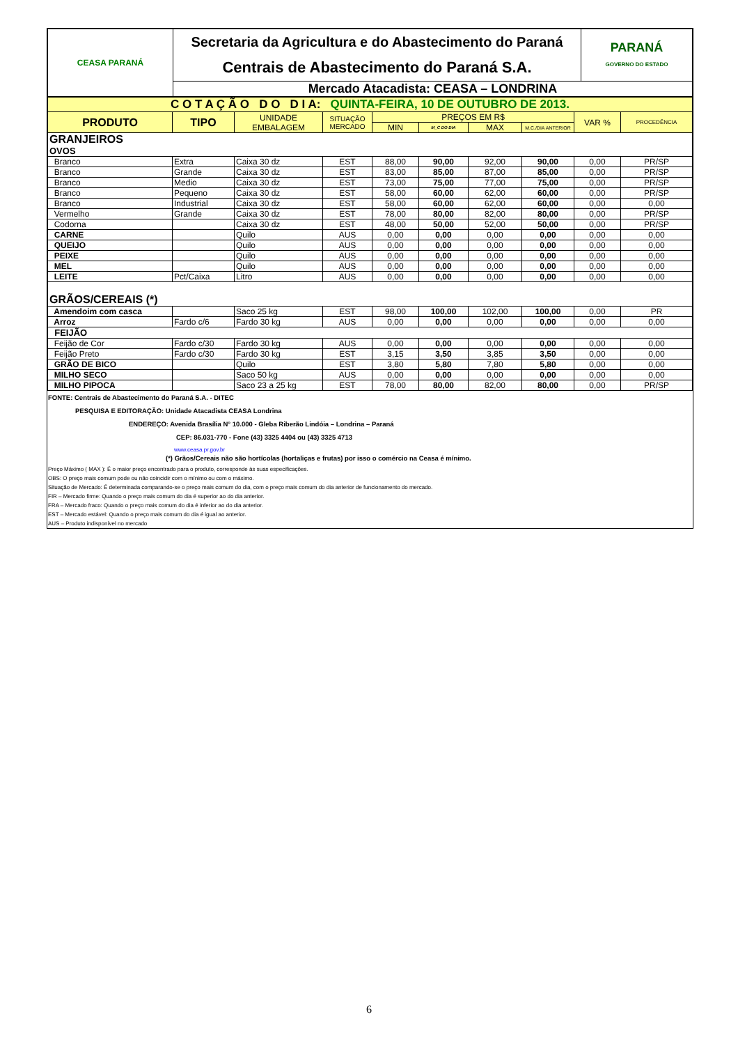| CEASA PARANÁ | Secretaria da Agricultura e do Abastecimento do Paraná | PARANÁ GOVERNO DO ESTADO |
| | Centrais de Abastecimento do Paraná S.A. | |
| | Mercado Atacadista: CEASA – LONDRINA | |
| C O T A Ç Ã O D O D I A: QUINTA-FEIRA, 10 DE OUTUBRO DE 2013. | | | | | | | | | |
| PRODUTO | TIPO | UNIDADE EMBALAGEM | SITUAÇÃO MERCADO | PREÇOS EM R$ | | | | VAR % | PROCEDÊNCIA |
| | | | | MIN | M_C DO DIA | MAX | M.C./DIA ANTERIOR | | |
| GRANJEIROS | | | | | | | | | |
| OVOS | | | | | | | | | |
| Branco | Extra | Caixa 30 dz | EST | 88,00 | 90,00 | 92,00 | 90,00 | 0,00 | PR/SP |
| Branco | Grande | Caixa 30 dz | EST | 83,00 | 85,00 | 87,00 | 85,00 | 0,00 | PR/SP |
| Branco | Medio | Caixa 30 dz | EST | 73,00 | 75,00 | 77,00 | 75,00 | 0,00 | PR/SP |
| Branco | Pequeno | Caixa 30 dz | EST | 58,00 | 60,00 | 62,00 | 60,00 | 0,00 | PR/SP |
| Branco | Industrial | Caixa 30 dz | EST | 58,00 | 60,00 | 62,00 | 60,00 | 0,00 | 0,00 |
| Vermelho | Grande | Caixa 30 dz | EST | 78,00 | 80,00 | 82,00 | 80,00 | 0,00 | PR/SP |
| Codorna | | Caixa 30 dz | EST | 48,00 | 50,00 | 52,00 | 50,00 | 0,00 | PR/SP |
| CARNE | | Quilo | AUS | 0,00 | 0,00 | 0,00 | 0,00 | 0,00 | 0,00 |
| QUEIJO | | Quilo | AUS | 0,00 | 0,00 | 0,00 | 0,00 | 0,00 | 0,00 |
| PEIXE | | Quilo | AUS | 0,00 | 0,00 | 0,00 | 0,00 | 0,00 | 0,00 |
| MEL | | Quilo | AUS | 0,00 | 0,00 | 0,00 | 0,00 | 0,00 | 0,00 |
| LEITE | Pct/Caixa | Litro | AUS | 0,00 | 0,00 | 0,00 | 0,00 | 0,00 | 0,00 |
| GRÃOS/CEREAIS (*) | | | | | | | | | |
| Amendoim com casca | | Saco 25 kg | EST | 98,00 | 100,00 | 102,00 | 100,00 | 0,00 | PR |
| Arroz | Fardo c/6 | Fardo 30 kg | AUS | 0,00 | 0,00 | 0,00 | 0,00 | 0,00 | 0,00 |
| FEIJÃO | | | | | | | | | |
| Feijão de Cor | Fardo c/30 | Fardo 30 kg | AUS | 0,00 | 0,00 | 0,00 | 0,00 | 0,00 | 0,00 |
| Feijão Preto | Fardo c/30 | Fardo 30 kg | EST | 3,15 | 3,50 | 3,85 | 3,50 | 0,00 | 0,00 |
| GRÃO DE BICO | | Quilo | EST | 3,80 | 5,80 | 7,80 | 5,80 | 0,00 | 0,00 |
| MILHO SECO | | Saco 50 kg | AUS | 0,00 | 0,00 | 0,00 | 0,00 | 0,00 | 0,00 |
| MILHO PIPOCA | | Saco 23 a 25 kg | EST | 78,00 | 80,00 | 82,00 | 80,00 | 0,00 | PR/SP |
FONTE: Centrais de Abastecimento do Paraná S.A. - DITEC
PESQUISA E EDITORAÇÃO: Unidade Atacadista CEASA Londrina
ENDEREÇO: Avenida Brasília N° 10.000 - Gleba Riberão Lindóia – Londrina – Paraná
CEP: 86.031-770 - Fone (43) 3325 4404 ou (43) 3325 4713
www.ceasa.pr.gov.br
(*) Grãos/Cereais não são hortícolas (hortaliças e frutas) por isso o comércio na Ceasa é mínimo.
Preço Máximo ( MAX ): É o maior preço encontrado para o produto, corresponde às suas especificações.
OBS: O preço mais comum pode ou não coincidir com o mínimo ou com o máximo.
Situação de Mercado: É determinada comparando-se o preço mais comum do dia, com o preço mais comum do dia anterior de funcionamento do mercado.
FIR – Mercado firme: Quando o preço mais comum do dia é superior ao do dia anterior.
FRA – Mercado fraco: Quando o preço mais comum do dia é inferior ao do dia anterior.
EST – Mercado estável: Quando o preço mais comum do dia é igual ao anterior.
AUS – Produto indisponível no mercado
6